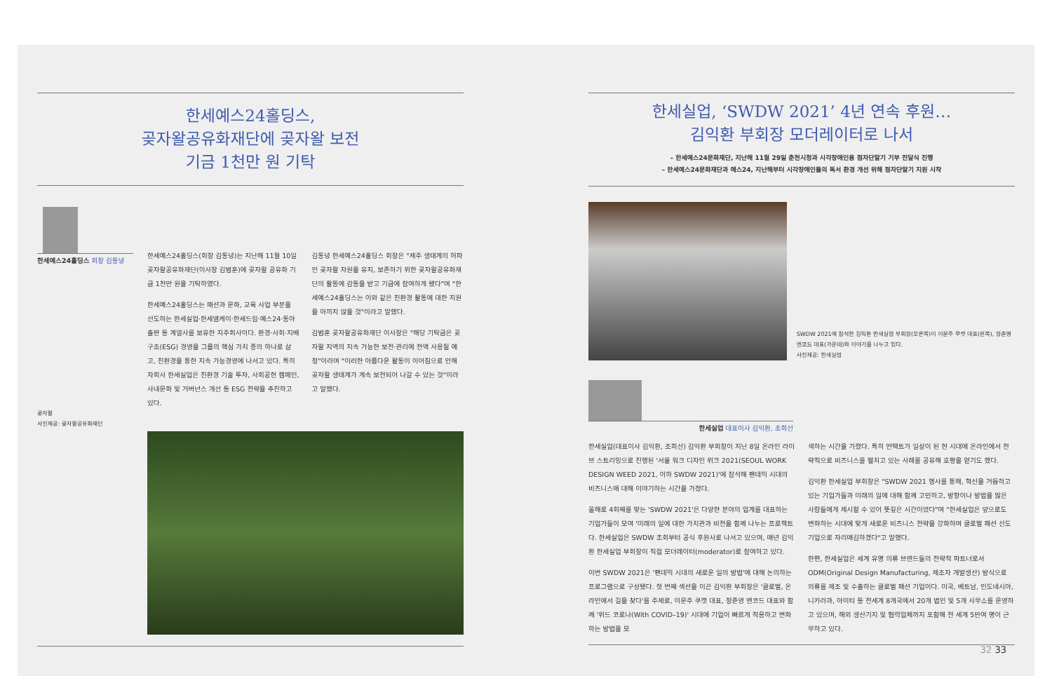한세예스24홀딩스,
곶자왈공유화재단에 곶자왈 보전
기금 1천만 원 기탁
한세예스24홀딩스 회장 김동녕
곶자왈
사진제공: 곶자왈공유화재단
한세예스24홀딩스(회장 김동녕)는 지난해 11월 10일 곶자왈공유화재단(이사장 김범훈)에 곶자왈 공유화 기금 1천만 원을 기탁하였다.
한세예스24홀딩스는 패션과 문화, 교육 사업 부분을 선도하는 한세실업·한세엠케이·한세드림·예스24·동아출판 등 계열사를 보유한 지주회사이다. 환경·사회·지배구조(ESG) 경영을 그룹의 핵심 가치 중의 하나로 삼고, 친환경을 통한 지속 가능경영에 나서고 있다. 특히 자회사 한세실업은 친환경 기술 투자, 사회공헌 캠페인, 사내문화 및 거버넌스 개선 등 ESG 전략을 추진하고 있다.
김동녕 한세예스24홀딩스 회장은 "제주 생태계의 허파인 곶자왈 자원을 유지, 보존하기 위한 곶자왈공유화재단의 활동에 감동을 받고 기금에 참여하게 됐다"며 "한세예스24홀딩스는 이와 같은 친환경 활동에 대한 지원을 아끼지 않을 것"이라고 말했다.
김범훈 곶자왈공유화재단 이사장은 "해당 기탁금은 곶자왈 지역의 지속 가능한 보전·관리에 전액 사용될 예정"이라며 "이러한 아름다운 활동이 이어짐으로 인해 곶자왈 생태계가 계속 보전되어 나갈 수 있는 것"이라고 말했다.
한세실업, ‘SWDW 2021’ 4년 연속 후원…
김익환 부회장 모더레이터로 나서
– 한세예스24문화재단, 지난해 11월 29일 춘천시청과 시각장애인용 점자단말기 기부 전달식 진행
– 한세예스24문화재단과 예스24, 지난해부터 시각장애인들의 독서 환경 개선 위해 점자단말기 지원 시작
SWDW 2021에 참석한 김익환 한세실업 부회장(오른쪽)이 이문주 쿠캣 대표(왼쪽), 정준영 엔코드 대표(가운데)와 이야기를 나누고 있다.
사진제공: 한세실업
한세실업 대표이사 김익환, 조희선
한세실업(대표이사 김익환, 조희선) 김익환 부회장이 지난 8일 온라인 라이브 스트리밍으로 진행된 '서울 워크 디자인 위크 2021(SEOUL WORK DESIGN WEED 2021, 이하 SWDW 2021)'에 참석해 팬데믹 시대의 비즈니스에 대해 이야기하는 시간을 가졌다.
올해로 4회째를 맞는 'SWDW 2021'은 다양한 분야의 업계를 대표하는 기업가들이 모여 '미래의 일에 대한 가치관과 비전을 함께 나누는 프로젝트다. 한세실업은 SWDW 초회부터 공식 후원사로 나서고 있으며, 매년 김익환 한세실업 부회장이 직접 모더레이터(moderator)로 참여하고 있다.
이번 SWDW 2021은 '팬데믹 시대의 새로운 일의 방법'에 대해 논의하는 프로그램으로 구성됐다. 첫 번째 섹션을 이끈 김익환 부회장은 '글로벌, 온라인에서 길을 찾다'를 주제로, 이문주 쿠캣 대표, 정준영 엔코드 대표와 함께 '위드 코로나(With COVID–19)' 시대에 기업이 빠르게 적응하고 변화하는 방법을 모
색하는 시간을 가졌다. 특히 언택트가 일상이 된 현 시대에 온라인에서 전략적으로 비즈니스를 펼치고 있는 사례를 공유해 호평을 얻기도 했다.
김익환 한세실업 부회장은 "SWDW 2021 행사를 통해, 혁신을 거듭하고 있는 기업가들과 미래의 일에 대해 함께 고민하고, 방향이나 방법을 많은 사람들에게 제시할 수 있어 뜻깊은 시간이었다"며 "한세실업은 앞으로도 변화하는 시대에 맞게 새로운 비즈니스 전략을 강화하며 글로벌 패션 선도 기업으로 자리매김하겠다"고 말했다.
한편, 한세실업은 세계 유명 의류 브랜드들의 전략적 파트너로서 ODM(Original Design Manufacturing, 제조자 개발생산) 방식으로 의류를 제조 및 수출하는 글로벌 패션 기업이다. 미국, 베트남, 인도네시아, 니카라과, 아이티 등 전세계 8개국에서 20개 법인 및 5개 사무소를 운영하고 있으며, 해외 생산기지 및 협력업체까지 포함해 전 세계 5만여 명이 근무하고 있다.
32 33